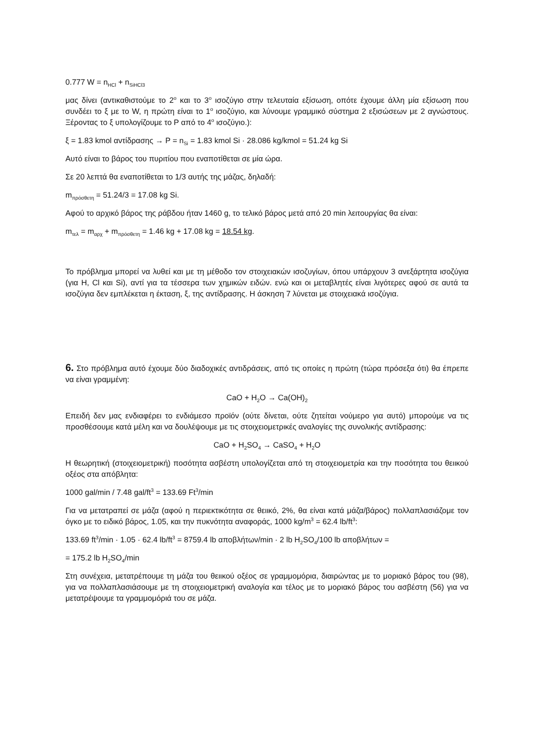0.777 W = n<sub>HCl</sub> + n<sub>SiHCl3</sub>
μας δίνει (αντικαθιστούμε το 2<sup>ο</sup> και το 3<sup>ο</sup> ισοζύγιο στην τελευταία εξίσωση, οπότε έχουμε άλλη μία εξίσωση που συνδέει το ξ με το W, η πρώτη είναι το 1<sup>ο</sup> ισοζύγιο, και λύνουμε γραμμικό σύστημα 2 εξισώσεων με 2 αγνώστους. Ξέροντας το ξ υπολογίζουμε το P από το 4<sup>ο</sup> ισοζύγιο.):
ξ = 1.83 kmol αντίδρασης → P = n<sub>Si</sub> = 1.83 kmol Si · 28.086 kg/kmol = 51.24 kg Si
Αυτό είναι το βάρος του πυριτίου που εναποτίθεται σε μία ώρα.
Σε 20 λεπτά θα εναποτίθεται το 1/3 αυτής της μάζας, δηλαδή:
m<sub>πρόσθετη</sub> = 51.24/3 = 17.08 kg Si.
Αφού το αρχικό βάρος της ράβδου ήταν 1460 g, το τελικό βάρος μετά από 20 min λειτουργίας θα είναι:
m<sub>τελ</sub> = m<sub>αρχ</sub> + m<sub>πρόσθετη</sub> = 1.46 kg + 17.08 kg = 18.54 kg.
Το πρόβλημα μπορεί να λυθεί και με τη μέθοδο τον στοιχειακών ισοζυγίων, όπου υπάρχουν 3 ανεξάρτητα ισοζύγια (για H, Cl και Si), αντί για τα τέσσερα των χημικών ειδών. ενώ και οι μεταβλητές είναι λιγότερες αφού σε αυτά τα ισοζύγια δεν εμπλέκεται η έκταση, ξ, της αντίδρασης. Η άσκηση 7 λύνεται με στοιχειακά ισοζύγια.
6. Στο πρόβλημα αυτό έχουμε δύο διαδοχικές αντιδράσεις, από τις οποίες η πρώτη (τώρα πρόσεξα ότι) θα έπρεπε να είναι γραμμένη:
CaO + H<sub>2</sub>O → Ca(OH)<sub>2</sub>
Επειδή δεν μας ενδιαφέρει το ενδιάμεσο προϊόν (ούτε δίνεται, ούτε ζητείται νούμερο για αυτό) μπορούμε να τις προσθέσουμε κατά μέλη και να δουλέψουμε με τις στοιχειομετρικές αναλογίες της συνολικής αντίδρασης:
CaO + H<sub>2</sub>SO<sub>4</sub> → CaSO<sub>4</sub> + H<sub>2</sub>O
Η θεωρητική (στοιχειομετρική) ποσότητα ασβέστη υπολογίζεται από τη στοιχειομετρία και την ποσότητα του θειικού οξέος στα απόβλητα:
1000 gal/min / 7.48 gal/ft<sup>3</sup> = 133.69 Ft<sup>3</sup>/min
Για να μετατραπεί σε μάζα (αφού η περιεκτικότητα σε θειικό, 2%, θα είναι κατά μάζα/βάρος) πολλαπλασιάζομε τον όγκο με το ειδικό βάρος, 1.05, και την πυκνότητα αναφοράς, 1000 kg/m<sup>3</sup> = 62.4 lb/ft<sup>3</sup>:
133.69 ft<sup>3</sup>/min · 1.05 · 62.4 lb/ft<sup>3</sup> = 8759.4 lb αποβλήτων/min · 2 lb H<sub>2</sub>SO<sub>4</sub>/100 lb αποβλήτων =
= 175.2 lb H<sub>2</sub>SO<sub>4</sub>/min
Στη συνέχεια, μετατρέπουμε τη μάζα του θειικού οξέος σε γραμμομόρια, διαιρώντας με το μοριακό βάρος του (98), για να πολλαπλασιάσουμε με τη στοιχειομετρική αναλογία και τέλος με το μοριακό βάρος του ασβέστη (56) για να μετατρέψουμε τα γραμμομόριά του σε μάζα.